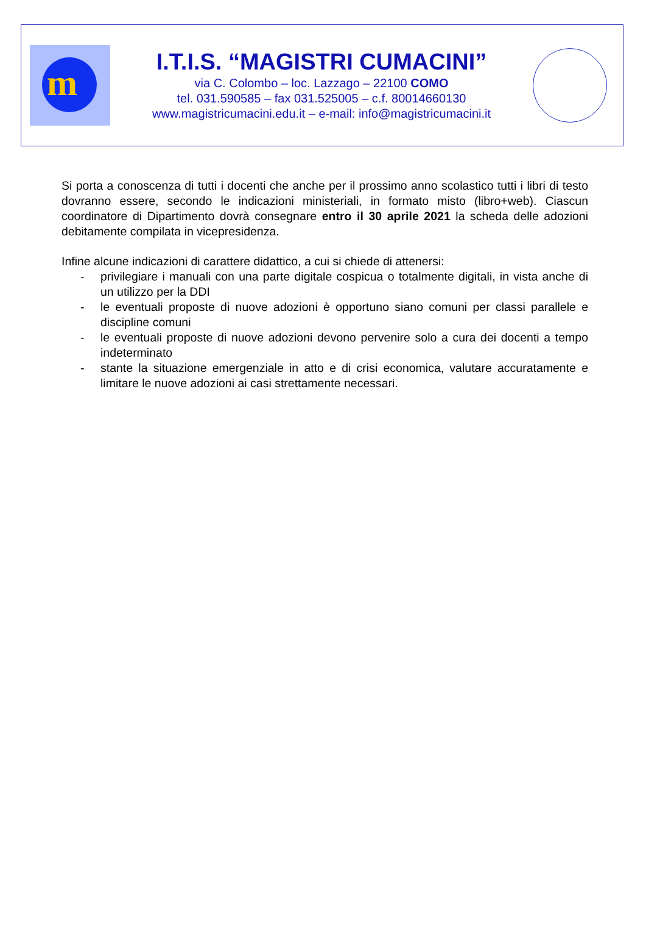m
I.T.I.S. “MAGISTRI CUMACINI”
via C. Colombo – loc. Lazzago – 22100 COMO
tel. 031.590585 – fax 031.525005 – c.f. 80014660130
www.magistricumacini.edu.it – e-mail: info@magistricumacini.it
Si porta a conoscenza di tutti i docenti che anche per il prossimo anno scolastico tutti i libri di testo dovranno essere, secondo le indicazioni ministeriali, in formato misto (libro+web). Ciascun coordinatore di Dipartimento dovrà consegnare entro il 30 aprile 2021 la scheda delle adozioni debitamente compilata in vicepresidenza.
Infine alcune indicazioni di carattere didattico, a cui si chiede di attenersi:
- privilegiare i manuali con una parte digitale cospicua o totalmente digitali, in vista anche di un utilizzo per la DDI
- le eventuali proposte di nuove adozioni è opportuno siano comuni per classi parallele e discipline comuni
- le eventuali proposte di nuove adozioni devono pervenire solo a cura dei docenti a tempo indeterminato
- stante la situazione emergenziale in atto e di crisi economica, valutare accuratamente e limitare le nuove adozioni ai casi strettamente necessari.